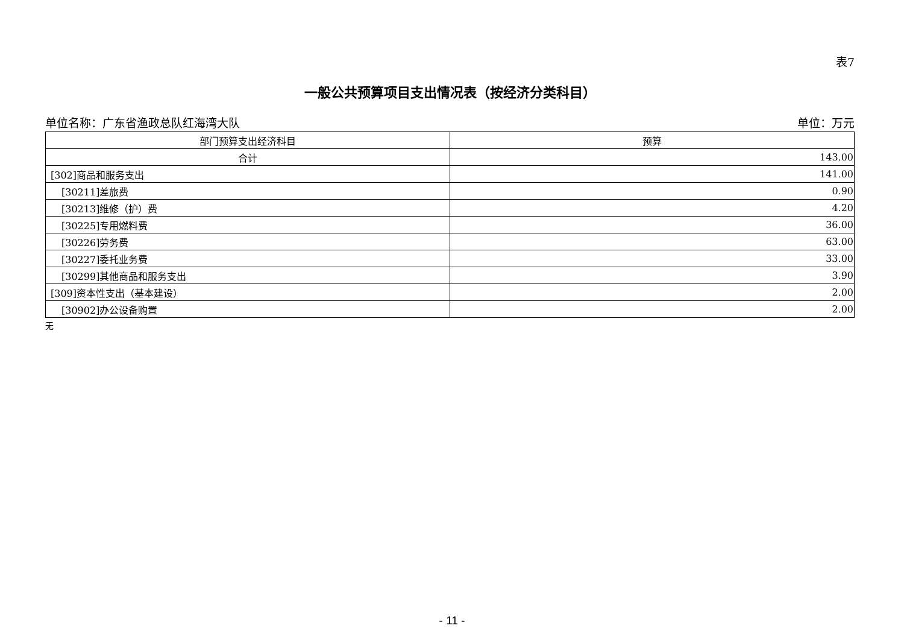表7
一般公共预算项目支出情况表（按经济分类科目）
单位名称：广东省渔政总队红海湾大队 单位：万元
| 部门预算支出经济科目 | 预算 |
| --- | --- |
| 合计 | 143.00 |
| [302]商品和服务支出 | 141.00 |
| [30211]差旅费 | 0.90 |
| [30213]维修（护）费 | 4.20 |
| [30225]专用燃料费 | 36.00 |
| [30226]劳务费 | 63.00 |
| [30227]委托业务费 | 33.00 |
| [30299]其他商品和服务支出 | 3.90 |
| [309]资本性支出（基本建设） | 2.00 |
| [30902]办公设备购置 | 2.00 |
无
- 11 -